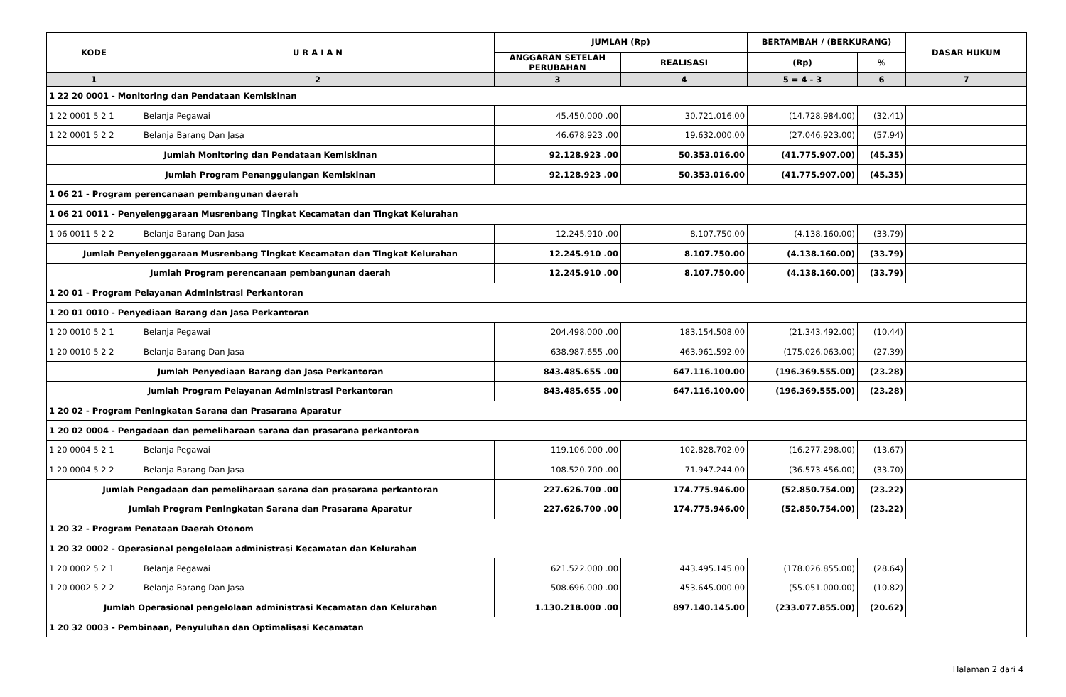| KODE | U R A I A N | JUMLAH (Rp) | | BERTAMBAH / (BERKURANG) | | DASAR HUKUM |
| --- | --- | --- | --- | --- | --- | --- |
| | | ANGGARAN SETELAH PERUBAHAN | REALISASI | (Rp) | % | |
| 1 | 2 | 3 | 4 | 5 = 4 - 3 | 6 | 7 |
| 1 22 20 0001 - Monitoring dan Pendataan Kemiskinan | | | | | | |
| 1 22 0001 5 2 1 | Belanja Pegawai | 45.450.000 .00 | 30.721.016.00 | (14.728.984.00) | (32.41) | |
| 1 22 0001 5 2 2 | Belanja Barang Dan Jasa | 46.678.923 .00 | 19.632.000.00 | (27.046.923.00) | (57.94) | |
| Jumlah Monitoring dan Pendataan Kemiskinan | | 92.128.923 .00 | 50.353.016.00 | (41.775.907.00) | (45.35) | |
| Jumlah Program Penanggulangan Kemiskinan | | 92.128.923 .00 | 50.353.016.00 | (41.775.907.00) | (45.35) | |
| 1 06 21 - Program perencanaan pembangunan daerah | | | | | | |
| 1 06 21 0011 - Penyelenggaraan Musrenbang Tingkat Kecamatan dan Tingkat Kelurahan | | | | | | |
| 1 06 0011 5 2 2 | Belanja Barang Dan Jasa | 12.245.910 .00 | 8.107.750.00 | (4.138.160.00) | (33.79) | |
| Jumlah Penyelenggaraan Musrenbang Tingkat Kecamatan dan Tingkat Kelurahan | | 12.245.910 .00 | 8.107.750.00 | (4.138.160.00) | (33.79) | |
| Jumlah Program perencanaan pembangunan daerah | | 12.245.910 .00 | 8.107.750.00 | (4.138.160.00) | (33.79) | |
| 1 20 01 - Program Pelayanan Administrasi Perkantoran | | | | | | |
| 1 20 01 0010 - Penyediaan Barang dan Jasa Perkantoran | | | | | | |
| 1 20 0010 5 2 1 | Belanja Pegawai | 204.498.000 .00 | 183.154.508.00 | (21.343.492.00) | (10.44) | |
| 1 20 0010 5 2 2 | Belanja Barang Dan Jasa | 638.987.655 .00 | 463.961.592.00 | (175.026.063.00) | (27.39) | |
| Jumlah Penyediaan Barang dan Jasa Perkantoran | | 843.485.655 .00 | 647.116.100.00 | (196.369.555.00) | (23.28) | |
| Jumlah Program Pelayanan Administrasi Perkantoran | | 843.485.655 .00 | 647.116.100.00 | (196.369.555.00) | (23.28) | |
| 1 20 02 - Program Peningkatan Sarana dan Prasarana Aparatur | | | | | | |
| 1 20 02 0004 - Pengadaan dan pemeliharaan sarana dan prasarana perkantoran | | | | | | |
| 1 20 0004 5 2 1 | Belanja Pegawai | 119.106.000 .00 | 102.828.702.00 | (16.277.298.00) | (13.67) | |
| 1 20 0004 5 2 2 | Belanja Barang Dan Jasa | 108.520.700 .00 | 71.947.244.00 | (36.573.456.00) | (33.70) | |
| Jumlah Pengadaan dan pemeliharaan sarana dan prasarana perkantoran | | 227.626.700 .00 | 174.775.946.00 | (52.850.754.00) | (23.22) | |
| Jumlah Program Peningkatan Sarana dan Prasarana Aparatur | | 227.626.700 .00 | 174.775.946.00 | (52.850.754.00) | (23.22) | |
| 1 20 32 - Program Penataan Daerah Otonom | | | | | | |
| 1 20 32 0002 - Operasional pengelolaan administrasi Kecamatan dan Kelurahan | | | | | | |
| 1 20 0002 5 2 1 | Belanja Pegawai | 621.522.000 .00 | 443.495.145.00 | (178.026.855.00) | (28.64) | |
| 1 20 0002 5 2 2 | Belanja Barang Dan Jasa | 508.696.000 .00 | 453.645.000.00 | (55.051.000.00) | (10.82) | |
| Jumlah Operasional pengelolaan administrasi Kecamatan dan Kelurahan | | 1.130.218.000 .00 | 897.140.145.00 | (233.077.855.00) | (20.62) | |
| 1 20 32 0003 - Pembinaan, Penyuluhan dan Optimalisasi Kecamatan | | | | | | |
Halaman 2 dari 4